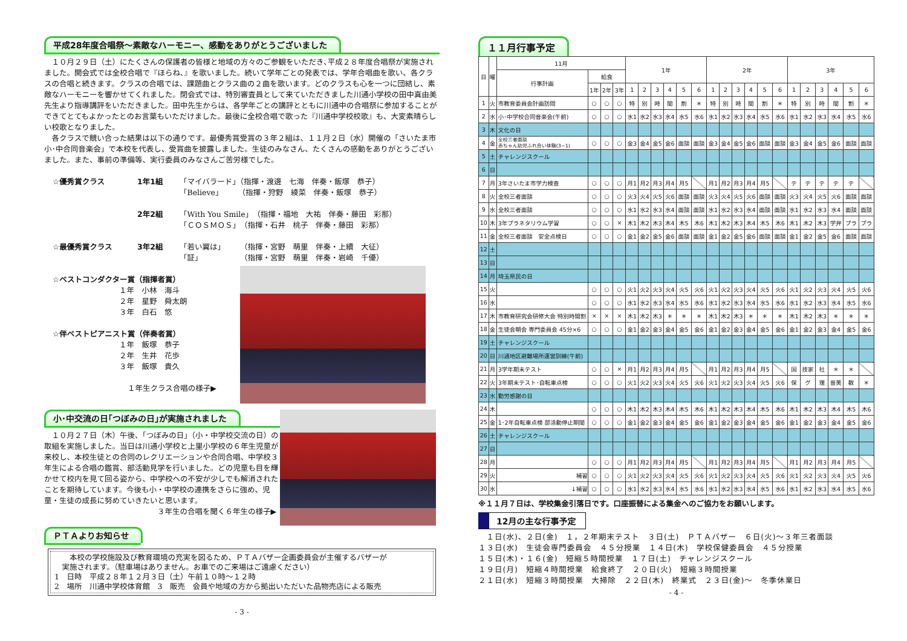平成28年度合唱祭～素敵なハーモニー、感動をありがとうございました
１０月２９日（土）にたくさんの保護者の皆様と地域の方々のご参観をいただき､平成２８年度合唱祭が実施されました。開会式では全校合唱で『ほらね､』を歌いました。続いて学年ごとの発表では、学年合唱曲を歌い、各クラスの合唱と続きます。クラスの合唱では、課題曲とクラス曲の２曲を歌います。どのクラスも心を一つに団結し、素敵なハーモニーを響かせてくれました。閉会式では、特別審査員として来ていただきました川通小学校の田中真由美先生より指導講評をいただきました。田中先生からは、各学年ごとの講評とともに川通中の合唱祭に参加することができてとてもよかったとのお言葉もいただけました。最後に全校合唱で歌った『川通中学校校歌』も、大変素晴らしい校歌となりました。
各クラスで競い合った結果は以下の通りです。最優秀賞受賞の３年２組は、１１月２日（水）開催の「さいたま市小･中合同音楽会」で本校を代表し、受賞曲を披露しました。生徒のみなさん、たくさんの感動をありがとうございました。また、事前の準備等、実行委員のみなさんご苦労様でした。
☆優秀賞クラス 1年1組
「マイバラード」（指揮・渡邊　七海　伴奏・飯塚　恭子）
「Believe」　　　（指揮・狩野　綾菜　伴奏・飯塚　恭子）
2年2組
「With You Smile」（指揮・福地　大祐　伴奏・藤田　彩那）
「ＣＯＳＭＯＳ」　（指揮・石井　桃子　伴奏・藤田　彩那）
☆最優秀賞クラス 3年2組
「若い翼は」　　　（指揮・宮野　萌里　伴奏・上續　大征）
「証」　　　　　　（指揮・宮野　萌里　伴奏・岩崎　千優）
☆ベストコンダクター賞（指揮者賞）
１年　小林　海斗
２年　星野　舜太朗
３年　白石　悠
☆伴ベストピアニスト賞（伴奏者賞）
１年　飯塚　恭子
２年　生井　花歩
３年　飯塚　貴久
１年生クラス合唱の様子▶
小･中交流の日｢つぼみの日｣が実施されました
１０月２７日（木）午後、「つぼみの日」（小・中学校交流の日）の取組を実施しました。当日は川通小学校と上里小学校の６年生児童が来校し、本校生徒との合同のレクリエーションや合同合唱、中学校３年生による合唱の鑑賞、部活動見学を行いました。どの児童も目を輝かせて校内を見て回る姿から、中学校への不安が少しでも解消されたことを期待しています。今後も小・中学校の連携をさらに強め、児童・生徒の成長に努めていきたいと思います。
３年生の合唱を聞く６年生の様子▶
ＰＴＡよりお知らせ
　　本校の学校施設及び教育環境の充実を図るため、ＰＴＡバザー企画委員会が主催するバザーが
　実施されます。（駐車場はありません。お車でのご来場はご遠慮ください）
1　日時　平成２８年１２月３日（土）午前１０時～１２時
2　場所　川通中学校体育館　3　販売　会員や地域の方から拠出いただいた品物売店による販売
- 3 -
１１月行事予定
| 日 | 曜 | 11月 | | | | 1年 | | | | | | 2年 | | | | | | 3年 | | | | | |
| --- | --- | --- | --- | --- | --- | --- | --- | --- | --- | --- | --- | --- | --- | --- | --- | --- | --- | --- | --- | --- | --- | --- | --- |
| | | 行事計画 | 給食 | | | | | | | | | | | | | | | | | | | | |
| | | | 1年 | 2年 | 3年 | 1 | 2 | 3 | 4 | 5 | 6 | 1 | 2 | 3 | 4 | 5 | 6 | 1 | 2 | 3 | 4 | 5 | 6 |
| 1 | 火 | 市教育委員会計画訪問 | ○ | ○ | ○ | 特 | 別 | 時 | 間 | 割 | ＊ | 特 | 別 | 時 | 間 | 割 | ＊ | 特 | 別 | 時 | 間 | 割 | ＊ |
| 2 | 水 | 小･中学校合同音楽会(午前) | ○ | ○ | ○ | 水1 | 水2 | 水3 | 水4 | 水5 | 水6 | 水1 | 水2 | 水3 | 水4 | 水5 | 水6 | 水1 | 水2 | 水3 | 水4 | 水5 | 水6 |
| 3 | 木 | 文化の日 | | | | | | | | | | | | | | | | | | | | | |
| 4 | 金 | 全校三者面談 赤ちゃん幼児ふれ合い体験(3−1) | ○ | ○ | ○ | 金3 | 金4 | 金5 | 金6 | 面談 | 面談 | 金3 | 金4 | 金5 | 金6 | 面談 | 面談 | 金3 | 金4 | 金5 | 金6 | 面談 | 面談 |
| 5 | 土 | チャレンジスクール | | | | | | | | | | | | | | | | | | | | | |
| 6 | 日 | | | | | | | | | | | | | | | | | | | | | | |
| 7 | 月 | 3年さいたま市学力検査 | ○ | ○ | ○ | 月1 | 月2 | 月3 | 月4 | 月5 | | 月1 | 月2 | 月3 | 月4 | 月5 | | テ | テ | テ | テ | テ | |
| 8 | 火 | 全校三者面談 | ○ | ○ | ○ | 火3 | 火4 | 火5 | 火6 | 面談 | 面談 | 火3 | 火4 | 火5 | 火6 | 面談 | 面談 | 火3 | 火4 | 火5 | 火6 | 面談 | 面談 |
| 9 | 水 | 全校三者面談 | ○ | ○ | ○ | 水1 | 水2 | 水3 | 水4 | 面談 | 面談 | 水1 | 水2 | 水3 | 水4 | 面談 | 面談 | 水1 | 水2 | 水3 | 水4 | 面談 | 面談 |
| 10 | 木 | 3年プラネタリウム学習 | ○ | ○ | × | 木1 | 木2 | 木3 | 木4 | 木5 | 木6 | 木1 | 木2 | 木3 | 木4 | 木5 | 木6 | 木1 | 木2 | 木3 | 学弁 | プラ | プラ |
| 11 | 金 | 全校三者面談 安全点検日 | ○ | ○ | ○ | 金1 | 金2 | 金5 | 金6 | 面談 | 面談 | 金1 | 金2 | 金5 | 金6 | 面談 | 面談 | 金1 | 金2 | 金5 | 金6 | 面談 | 面談 |
| 12 | 土 | | | | | | | | | | | | | | | | | | | | | | |
| 13 | 日 | | | | | | | | | | | | | | | | | | | | | | |
| 14 | 月 | 埼玉県民の日 | | | | | | | | | | | | | | | | | | | | | |
| 15 | 火 | | ○ | ○ | ○ | 火1 | 火2 | 火3 | 火4 | 火5 | 火6 | 火1 | 火2 | 火3 | 火4 | 火5 | 火6 | 火1 | 火2 | 火3 | 火4 | 火5 | 火6 |
| 16 | 水 | | ○ | ○ | ○ | 水1 | 水2 | 水3 | 水4 | 水5 | 水6 | 水1 | 水2 | 水3 | 水4 | 水5 | 水6 | 水1 | 水2 | 水3 | 水4 | 水5 | 水6 |
| 17 | 木 | 市教育研究会研修大会 特別時間割 | × | × | × | 木1 | 木2 | 木3 | ＊ | ＊ | ＊ | 木1 | 木2 | 木3 | ＊ | ＊ | ＊ | 木1 | 木2 | 木3 | ＊ | ＊ | ＊ |
| 18 | 金 | 生徒会朝会 専門委員会 45分×6 | ○ | ○ | ○ | 金1 | 金2 | 金3 | 金4 | 金5 | 金6 | 金1 | 金2 | 金3 | 金4 | 金5 | 金6 | 金1 | 金2 | 金3 | 金4 | 金5 | 金6 |
| 19 | 土 | チャレンジスクール | | | | | | | | | | | | | | | | | | | | | |
| 20 | 日 | 川通地区避難場所運営訓練(午前) | | | | | | | | | | | | | | | | | | | | | |
| 21 | 月 | 3学年期末テスト | ○ | ○ | × | 月1 | 月2 | 月3 | 月4 | 月5 | | 月1 | 月2 | 月3 | 月4 | 月5 | | 国 | 技家 | 社 | ＊ | ＊ | |
| 22 | 火 | 3年期末テスト･自転車点検 | ○ | ○ | ○ | 火1 | 火2 | 火3 | 火4 | 火5 | 火6 | 火1 | 火2 | 火3 | 火4 | 火5 | 火6 | 保 | グ | 理 | 音美 | 数 | ＊ |
| 23 | 水 | 勤労感謝の日 | | | | | | | | | | | | | | | | | | | | | |
| 24 | 木 | | ○ | ○ | ○ | 木1 | 木2 | 木3 | 木4 | 木5 | 木6 | 木1 | 木2 | 木3 | 木4 | 木5 | 木6 | 木1 | 木2 | 木3 | 木4 | 木5 | 木6 |
| 25 | 金 | 1･2年自転車点検 部活動停止期間 | ○ | ○ | ○ | 金1 | 金2 | 金3 | 金4 | 金5 | 金6 | 金1 | 金2 | 金3 | 金4 | 金5 | 金6 | 金1 | 金2 | 金3 | 金4 | 金5 | 金6 |
| 26 | 土 | チャレンジスクール | | | | | | | | | | | | | | | | | | | | | |
| 27 | 日 | | | | | | | | | | | | | | | | | | | | | | |
| 28 | 月 | | ○ | ○ | ○ | 月1 | 月2 | 月3 | 月4 | 月5 | | 月1 | 月2 | 月3 | 月4 | 月5 | | 月1 | 月2 | 月3 | 月4 | 月5 | |
| 29 | 火 | 補習 | ○ | ○ | ○ | 火1 | 火2 | 火3 | 火4 | 火5 | 火6 | 火1 | 火2 | 火3 | 火4 | 火5 | 火6 | 火1 | 火2 | 火3 | 火4 | 火5 | 火6 |
| 30 | 水 | ↓補習 | ○ | ○ | ○ | 水1 | 水2 | 水3 | 水4 | 水5 | 水6 | 水1 | 水2 | 水3 | 水4 | 水5 | 水6 | 水1 | 水2 | 水3 | 水4 | 水5 | 水6 |
※１１月７日は、学校集金引落日です。口座振替による集金へのご協力をお願いします。
12月の主な行事予定
　１日(水)、２日(金)　１，２年期末テスト　３日(土)　ＰＴＡバザー　６日(火)～３年三者面談
１３日(水)　生徒会専門委員会　４５分授業　１４日(木)　学校保健委員会　４５分授業
１５日(木)・１６(金)　短縮５時間授業　１７日(土)　チャレンジスクール
１９日(月)　短縮４時間授業　給食終了　２０日(火)　短縮３時間授業
２１日(水)　短縮３時間授業　大掃除　２２日(木)　終業式　２３日(金)～　冬季休業日
- 4 -